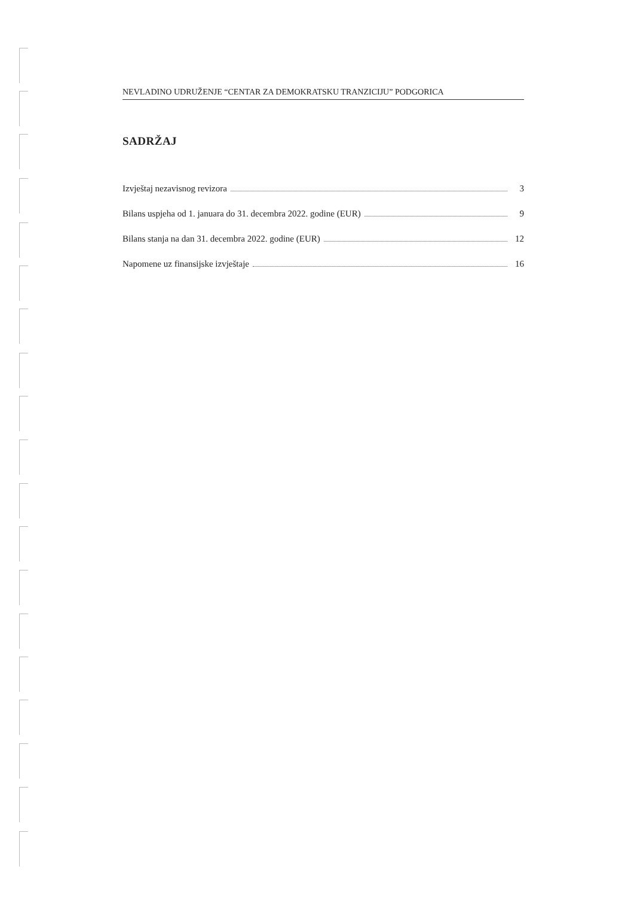NEVLADINO UDRUŽENJE “CENTAR ZA DEMOKRATSKU TRANZICIJU” PODGORICA
SADRŽAJ
Izvještaj nezavisnog revizora 3
Bilans uspjeha od 1. januara do 31. decembra 2022. godine (EUR) 9
Bilans stanja na dan 31. decembra 2022. godine (EUR) 12
Napomene uz finansijske izvještaje 16